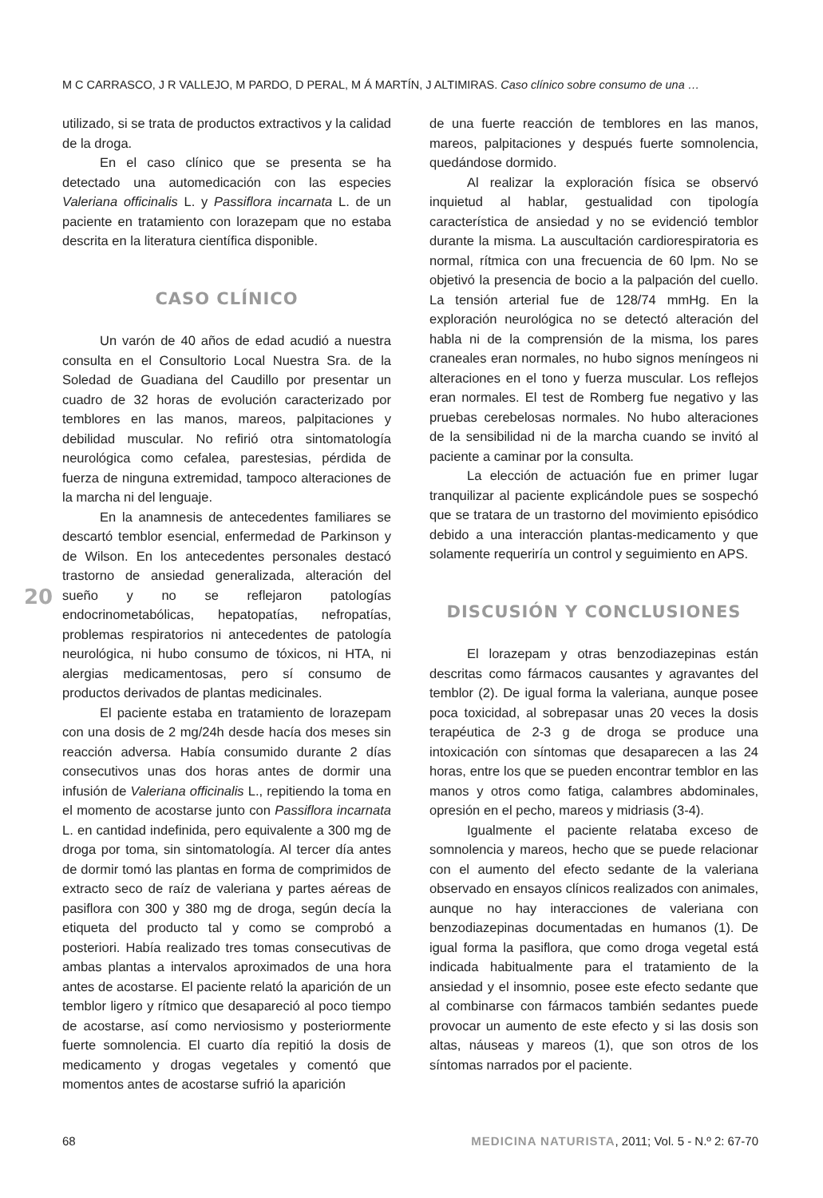M C CARRASCO, J R VALLEJO, M PARDO, D PERAL, M Á MARTÍN, J ALTIMIRAS. Caso clínico sobre consumo de una …
utilizado, si se trata de productos extractivos y la calidad de la droga.
En el caso clínico que se presenta se ha detectado una automedicación con las especies Valeriana officinalis L. y Passiflora incarnata L. de un paciente en tratamiento con lorazepam que no estaba descrita en la literatura científica disponible.
CASO CLÍNICO
Un varón de 40 años de edad acudió a nuestra consulta en el Consultorio Local Nuestra Sra. de la Soledad de Guadiana del Caudillo por presentar un cuadro de 32 horas de evolución caracterizado por temblores en las manos, mareos, palpitaciones y debilidad muscular. No refirió otra sintomatología neurológica como cefalea, parestesias, pérdida de fuerza de ninguna extremidad, tampoco alteraciones de la marcha ni del lenguaje.
En la anamnesis de antecedentes familiares se descartó temblor esencial, enfermedad de Parkinson y de Wilson. En los antecedentes personales destacó trastorno de ansiedad generalizada, alteración del sueño y no se reflejaron patologías endocrinometabólicas, hepatopatías, nefropatías, problemas respiratorios ni antecedentes de patología neurológica, ni hubo consumo de tóxicos, ni HTA, ni alergias medicamentosas, pero sí consumo de productos derivados de plantas medicinales.
El paciente estaba en tratamiento de lorazepam con una dosis de 2 mg/24h desde hacía dos meses sin reacción adversa. Había consumido durante 2 días consecutivos unas dos horas antes de dormir una infusión de Valeriana officinalis L., repitiendo la toma en el momento de acostarse junto con Passiflora incarnata L. en cantidad indefinida, pero equivalente a 300 mg de droga por toma, sin sintomatología. Al tercer día antes de dormir tomó las plantas en forma de comprimidos de extracto seco de raíz de valeriana y partes aéreas de pasiflora con 300 y 380 mg de droga, según decía la etiqueta del producto tal y como se comprobó a posteriori. Había realizado tres tomas consecutivas de ambas plantas a intervalos aproximados de una hora antes de acostarse. El paciente relató la aparición de un temblor ligero y rítmico que desapareció al poco tiempo de acostarse, así como nerviosismo y posteriormente fuerte somnolencia. El cuarto día repitió la dosis de medicamento y drogas vegetales y comentó que momentos antes de acostarse sufrió la aparición
de una fuerte reacción de temblores en las manos, mareos, palpitaciones y después fuerte somnolencia, quedándose dormido.
Al realizar la exploración física se observó inquietud al hablar, gestualidad con tipología característica de ansiedad y no se evidenció temblor durante la misma. La auscultación cardiorespiratoria es normal, rítmica con una frecuencia de 60 lpm. No se objetivó la presencia de bocio a la palpación del cuello. La tensión arterial fue de 128/74 mmHg. En la exploración neurológica no se detectó alteración del habla ni de la comprensión de la misma, los pares craneales eran normales, no hubo signos meníngeos ni alteraciones en el tono y fuerza muscular. Los reflejos eran normales. El test de Romberg fue negativo y las pruebas cerebelosas normales. No hubo alteraciones de la sensibilidad ni de la marcha cuando se invitó al paciente a caminar por la consulta.
La elección de actuación fue en primer lugar tranquilizar al paciente explicándole pues se sospechó que se tratara de un trastorno del movimiento episódico debido a una interacción plantas-medicamento y que solamente requeriría un control y seguimiento en APS.
DISCUSIÓN Y CONCLUSIONES
El lorazepam y otras benzodiazepinas están descritas como fármacos causantes y agravantes del temblor (2). De igual forma la valeriana, aunque posee poca toxicidad, al sobrepasar unas 20 veces la dosis terapéutica de 2-3 g de droga se produce una intoxicación con síntomas que desaparecen a las 24 horas, entre los que se pueden encontrar temblor en las manos y otros como fatiga, calambres abdominales, opresión en el pecho, mareos y midriasis (3-4).
Igualmente el paciente relataba exceso de somnolencia y mareos, hecho que se puede relacionar con el aumento del efecto sedante de la valeriana observado en ensayos clínicos realizados con animales, aunque no hay interacciones de valeriana con benzodiazepinas documentadas en humanos (1). De igual forma la pasiflora, que como droga vegetal está indicada habitualmente para el tratamiento de la ansiedad y el insomnio, posee este efecto sedante que al combinarse con fármacos también sedantes puede provocar un aumento de este efecto y si las dosis son altas, náuseas y mareos (1), que son otros de los síntomas narrados por el paciente.
20
68 MEDICINA NATURISTA, 2011; Vol. 5 - N.º 2: 67-70